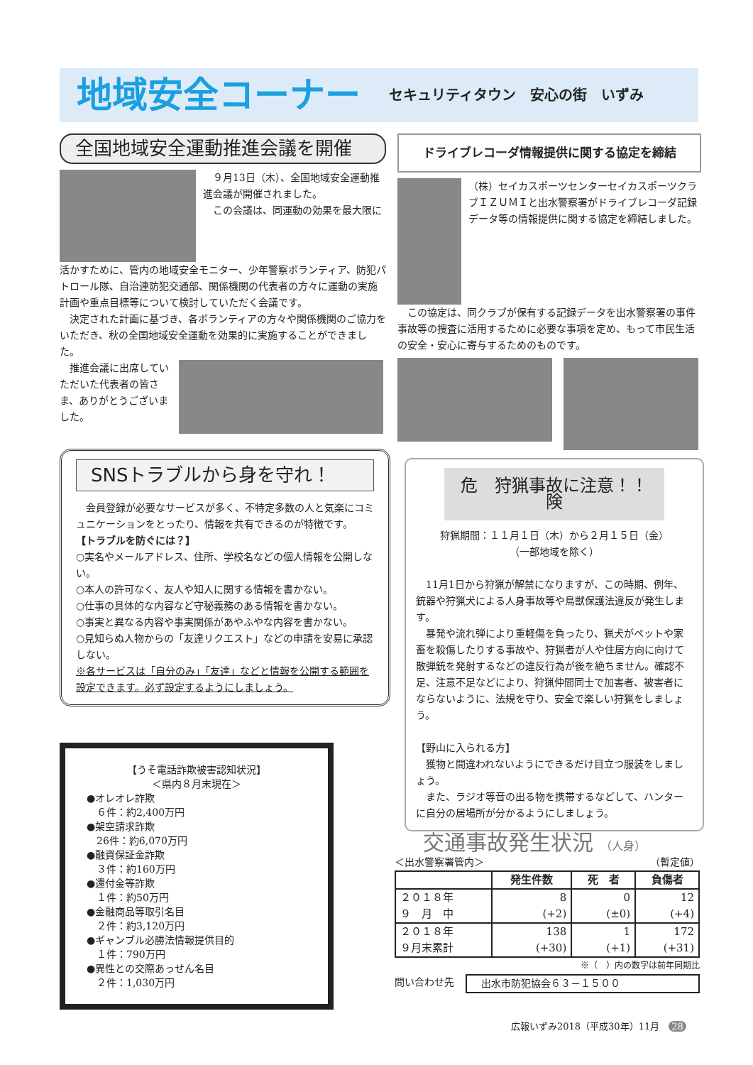地域安全コーナー
セキュリティタウン　安心の街　いずみ
全国地域安全運動推進会議を開催
　９月13日（木）、全国地域安全運動推進会議が開催されました。
　この会議は、同運動の効果を最大限に
活かすために、管内の地域安全モニター、少年警察ボランティア、防犯パトロール隊、自治連防犯交通部、関係機関の代表者の方々に運動の実施計画や重点目標等について検討していただく会議です。
　決定された計画に基づき、各ボランティアの方々や関係機関のご協力をいただき、秋の全国地域安全運動を効果的に実施することができました。
　推進会議に出席していただいた代表者の皆さま、ありがとうございました。
ドライブレコーダ情報提供に関する協定を締結
（株）セイカスポーツセンターセイカスポーツクラブＩＺＵＭＩと出水警察署がドライブレコーダ記録データ等の情報提供に関する協定を締結しました。
　この協定は、同クラブが保有する記録データを出水警察署の事件事故等の捜査に活用するために必要な事項を定め、もって市民生活の安全・安心に寄与するためのものです。
SNSトラブルから身を守れ！
　会員登録が必要なサービスが多く、不特定多数の人と気楽にコミュニケーションをとったり、情報を共有できるのが特徴です。
【トラブルを防ぐには？】
○実名やメールアドレス、住所、学校名などの個人情報を公開しない。
○本人の許可なく、友人や知人に関する情報を書かない。
○仕事の具体的な内容など守秘義務のある情報を書かない。
○事実と異なる内容や事実関係があやふやな内容を書かない。
○見知らぬ人物からの「友達リクエスト」などの申請を安易に承認しない。
※各サービスは「自分のみ」「友達」などと情報を公開する範囲を設定できます。必ず設定するようにしましょう。
【うそ電話詐欺被害認知状況】
＜県内８月末現在＞
●オレオレ詐欺
　６件：約2,400万円
●架空請求詐欺
　26件：約6,070万円
●融資保証金詐欺
　３件：約160万円
●還付金等詐欺
　１件：約50万円
●金融商品等取引名目
　２件：約3,120万円
●ギャンブル必勝法情報提供目的
　１件：790万円
●異性との交際あっせん名目
　２件：1,030万円
危　狩猟事故に注意！！　険
狩猟期間：１１月１日（木）から２月１５日（金）
（一部地域を除く）
　11月1日から狩猟が解禁になりますが、この時期、例年、銃器や狩猟犬による人身事故等や鳥獣保護法違反が発生します。
　暴発や流れ弾により重軽傷を負ったり、猟犬がペットや家畜を殺傷したりする事故や、狩猟者が人や住居方向に向けて散弾銃を発射するなどの違反行為が後を絶ちません。確認不足、注意不足などにより、狩猟仲間同士で加害者、被害者にならないように、法規を守り、安全で楽しい狩猟をしましょう。
【野山に入られる方】
　獲物と間違われないようにできるだけ目立つ服装をしましょう。
　また、ラジオ等音の出る物を携帯するなどして、ハンターに自分の居場所が分かるようにしましょう。
交通事故発生状況 （人身）
＜出水警察署管内＞ （暫定値）
| | 発生件数 | 死 者 | 負傷者 |
| --- | --- | --- | --- |
| ２０１８年 ９ 月 中 | 8 (+2) | 0 (±0) | 12 (+4) |
| ２０１８年 ９月末累計 | 138 (+30) | 1 (+1) | 172 (+31) |
※（　）内の数字は前年同期比
問い合わせ先 出水市防犯協会６３－１５００
広報いずみ2018（平成30年）11月　28